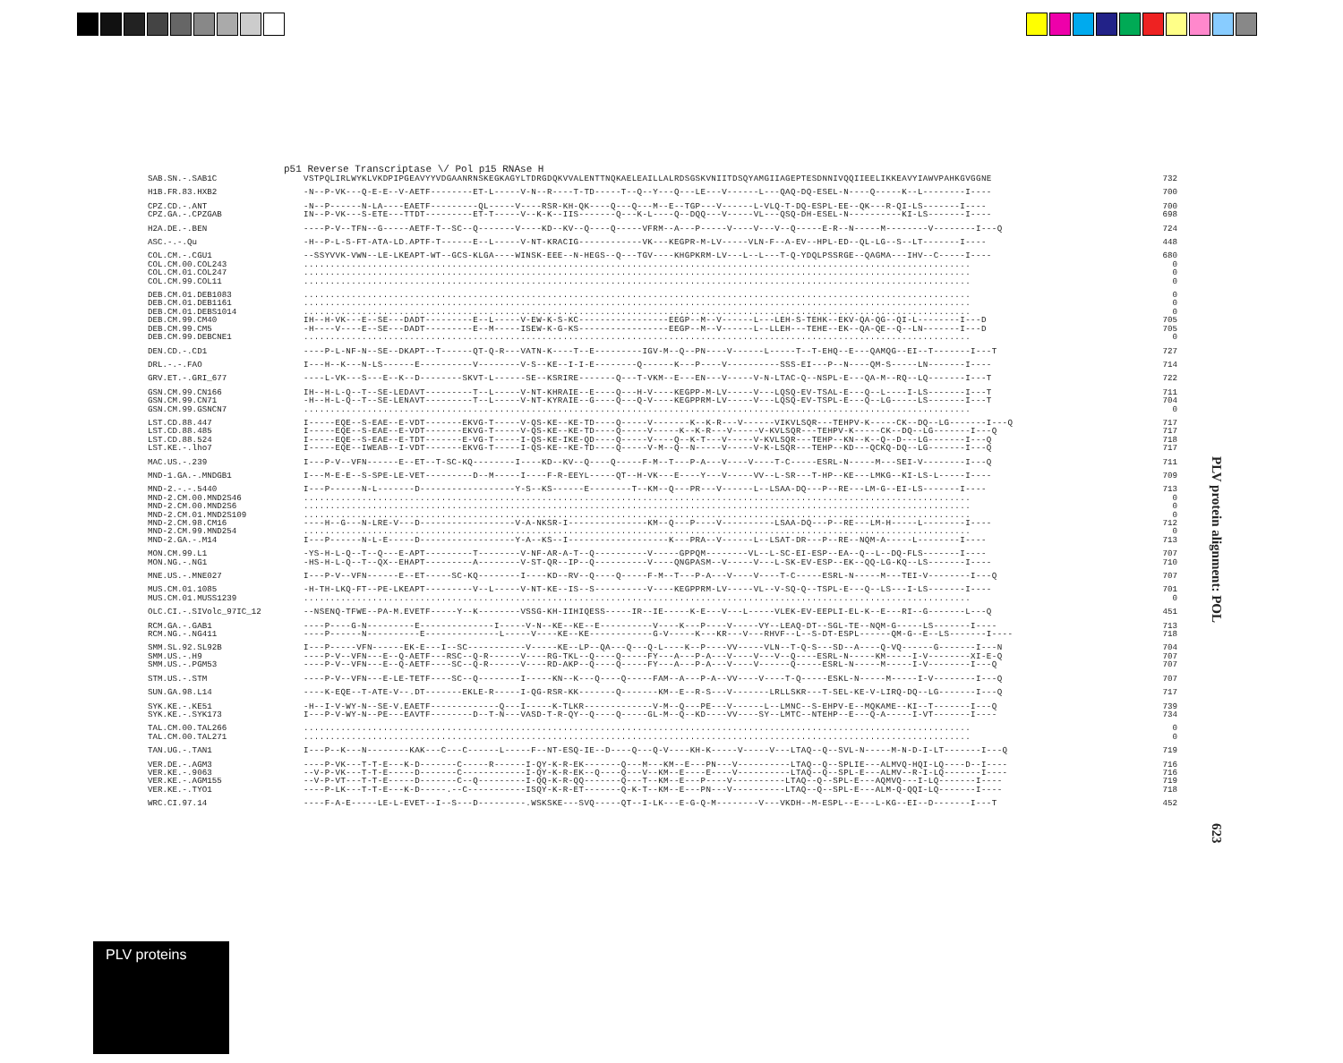p51 Reverse Transcriptase \/ Pol p15 RNAse H
| SAB.SN.-.SAB1C | VSTPQLIRLWYKLVKDPIPGEAVYYVDGAANRNSKEGKAGYLTDRGDQKVVALENTTNQKAELEAILLALRDSGSKVNIITDSQYAMGIIAGEPTESDNNIVQQIIEELIKKEAVYIAWVPAHKGVGGNE | 732 |
| H1B.FR.83.HXB2 | -N--P-VK---Q-E-E--V-AETF--------ET-L-----V-N--R----T-TD-----T--Q--Y---Q---LE---V------L---QAQ-DQ-ESEL-N----Q-----K--L--------I---- | 700 |
| CPZ.CD.-.ANT | -N--P------N-LA----EAETF---------QL-----V----RSR-KH-QK----Q---Q---M--E--TGP---V------L-VLQ-T-DQ-ESPL-EE--QK---R-QI-LS-------I---- | 700 |
| CPZ.GA.-.CPZGAB | IN--P-VK---S-ETE---TTDT---------ET-T-----V--K-K--IIS-------Q---K-L----Q--DQQ---V-----VL---QSQ-DH-ESEL-N----------KI-LS-------I---- | 698 |
| H2A.DE.-.BEN | ----P-V--TFN--G-----AETF-T--SC--Q-------V----KD--KV--Q----Q-----VFRM--A---P-----V----V---V--Q-----E-R--N-----M--------V--------I---Q | 724 |
| ASC.-.-.Qu | -H--P-L-S-FT-ATA-LD.APTF-T------E--L-----V-NT-KRACIG------------VK---KEGPR-M-LV-----VLN-F--A-EV--HPL-ED--QL-LG--S--LT-------I---- | 448 |
| COL.CM.-.CGU1 | --SSYVVK-VWN--LE-LKEAPT-WT--GCS-KLGA----WINSK-EEE--N-HEGS--Q---TGV----KHGPKRM-LV---L--L---T-Q-YDQLPSSRGE--QAGMA---IHV--C-----I---- | 680 |
| COL.CM.00.COL243 | .............................................................................................................................. | 0 |
| COL.CM.01.COL247 | .............................................................................................................................. | 0 |
| COL.CM.99.COL11 | .............................................................................................................................. | 0 |
| DEB.CM.01.DEB1083 | .............................................................................................................................. | 0 |
| DEB.CM.01.DEB1161 | .............................................................................................................................. | 0 |
| DEB.CM.01.DEBS1014 | .............................................................................................................................. | 0 |
| DEB.CM.99.CM40 | IH--H-VK---E--SE---DADT---------E--L-----V-EW-K-S-KC-----------------EEGP--M--V------L---LEH-S-TEHK--EKV-QA-QG--QI-L--------I---D | 705 |
| DEB.CM.99.CM5 | -H----V----E--SE---DADT---------E--M-----ISEW-K-G-KS-----------------EEGP--M--V------L--LLEH---TEHE--EK--QA-QE--Q--LN-------I---D | 705 |
| DEB.CM.99.DEBCNE1 | .............................................................................................................................. | 0 |
| DEN.CD.-.CD1 | ----P-L-NF-N--SE--DKAPT--T------QT-Q-R---VATN-K----T--E---------IGV-M--Q--PN----V------L-----T--T-EHQ--E---QAMQG--EI--T-------I---T | 727 |
| DRL.-.-.FAO | I---H--K---N-LS------E----------V--------V-S--KE--I-I-E--------Q------K---P----V----------SSS-EI---P--N----QM-S-----LN-------I---- | 714 |
| GRV.ET.-.GRI_677 | ----L-VK---S---E--K--D--------SKVT-L------SE--KSRIRE-------Q---T-VKM--E---EN---V-----V-N-LTAC-Q--NSPL-E---QA-M--RQ--LQ-------I---T | 722 |
| GSN.CM.99.CN166 | IH--H-L-Q--T--SE-LEDAVT---------T--L-----V-NT-KHRAIE--E----Q---H-V----KEGPP-M-LV-----V---LQSQ-EV-TSAL-E---Q--L----I-LS-------I---T | 711 |
| GSN.CM.99.CN71 | -H--H-L-Q--T--SE-LENAVT---------T--L-----V-NT-KYRAIE--G----Q---Q-V----KEGPPRM-LV-----V---LQSQ-EV-TSPL-E---Q--LG-----LS-------I---T | 704 |
| GSN.CM.99.GSNCN7 | .............................................................................................................................. | 0 |
| LST.CD.88.447 | I-----EQE--S-EAE--E-VDT-------EKVG-T-----V-QS-KE--KE-TD----Q-----V-------K--K-R---V------VIKVLSQR---TEHPV-K-----CK--DQ--LG-------I---Q | 717 |
| LST.CD.88.485 | I-----EQE--S-EAE--E-VDT-------EKVG-T-----V-QS-KE--KE-TD----Q-----V-----K--K-R---V-----V-KVLSQR---TEHPV-K-----CK--DQ--LG-------I---Q | 717 |
| LST.CD.88.524 | I-----EQE--S-EAE--E-TDT-------E-VG-T-----I-QS-KE-IKE-QD----Q-----V----Q--K-T---V-----V-KVLSQR---TEHP--KN--K--Q--D---LG-------I---Q | 718 |
| LST.KE.-.lho7 | I-----EQE--IWEAB--I-VDT-------EKVG-T-----I-QS-KE--KE-TD----Q-----V-M--Q--N-----V-----V-K-LSQR---TEHP--KD---QCKQ-DQ--LG-------I---Q | 717 |
| MAC.US.-.239 | I---P-V--VFN------E--ET--T-SC-KQ--------I----KD--KV--Q----Q-----F-M--T---P-A---V----V----T-C-----ESRL-N-----M---SEI-V--------I---Q | 711 |
| MND-1.GA.-.MNDGB1 | I---M-E-E--S-SPE-LE-VET---------D--M-----I----F-R-EEYL-----QT--H-VK---E----Y---V-----VV--L-SR---T-HP--KE---LMKG--KI-LS-L-----I---- | 709 |
| MND-2.-.-.5440 | I---P------N-L-------D------------------Y-S--KS------E--------T--KM--Q---PR---V------L--LSAA-DQ---P--RE---LM-G--EI-LS-------I---- | 713 |
| MND-2.CM.00.MND2S46 | .............................................................................................................................. | 0 |
| MND-2.CM.00.MND2S6 | .............................................................................................................................. | 0 |
| MND-2.CM.01.MND2S109 | .............................................................................................................................. | 0 |
| MND-2.CM.98.CM16 | ----H--G---N-LRE-V---D------------------V-A-NKSR-I---------------KM--Q---P----V----------LSAA-DQ---P--RE---LM-H-----L--------I---- | 712 |
| MND-2.CM.99.MND254 | .............................................................................................................................. | 0 |
| MND-2.GA.-.M14 | I---P------N-L-E-----D------------------Y-A--KS--I-------------------K---PRA--V------L--LSAT-DR---P--RE--NQM-A-----L--------I---- | 713 |
| MON.CM.99.L1 | -YS-H-L-Q--T--Q---E-APT---------T--------V-NF-AR-A-T--Q----------V-----GPPQM--------VL--L-SC-EI-ESP--EA--Q--L--DQ-FLS-------I---- | 707 |
| MON.NG.-.NG1 | -HS-H-L-Q--T--QX--EHAPT---------A--------V-ST-QR--IP--Q----------V----QNGPASM--V-----V---L-SK-EV-ESP--EK--QQ-LG-KQ--LS-------I---- | 710 |
| MNE.US.-.MNE027 | I---P-V--VFN------E--ET-----SC-KQ--------I----KD--RV--Q----Q-----F-M--T---P-A---V----V----T-C-----ESRL-N-----M---TEI-V--------I---Q | 707 |
| MUS.CM.01.1085 | -H-TH-LKQ-FT--PE-LKEAPT---------V--L-----V-NT-KE--IS--S----------V----KEGPPRM-LV-----VL--V-SQ-Q--TSPL-E---Q--LS---I-LS-------I---- | 701 |
| MUS.CM.01.MUSS1239 | .............................................................................................................................. | 0 |
| OLC.CI.-.SIVolc_97IC_12 | --NSENQ-TFWE--PA-M.EVETF-----Y--K--------VSSG-KH-IIHIQESS-----IR--IE-----K-E---V---L-----VLEK-EV-EEPLI-EL-K--E---RI--G-------L---Q | 451 |
| RCM.GA.-.GAB1 | ----P----G-N---------E--------------I-----V-N--KE--KE--E----------V----K---P----V-----VY--LEAQ-DT--SGL-TE--NQM-G-----LS-------I---- | 713 |
| RCM.NG.-.NG411 | ----P------N----------E--------------L-----V----KE--KE------------G-V-----K---KR---V---RHVF--L--S-DT-ESPL------QM-G--E--LS-------I---- | 718 |
| SMM.SL.92.SL92B | I---P-----VFN------EK-E---I--SC-----------V-----KE--LP--QA---Q---Q-L----K--P----VV-----VLN--T-Q-S---SD--A----Q-VQ------G-------I---N | 704 |
| SMM.US.-.H9 | ----P-V--VFN---E--Q-AETF---RSC--Q-R------V----RG-TKL--Q----Q-----FY---A---P-A---V----V---V--Q----ESRL-N-----KM-----I-V--------XI-E-Q | 707 |
| SMM.US.-.PGM53 | ----P-V--VFN---E--Q-AETF----SC--Q-R------V----RD-AKP--Q----Q-----FY---A---P-A---V----V------Q-----ESRL-N-----M-----I-V--------I---Q | 707 |
| STM.US.-.STM | ----P-V--VFN---E-LE-TETF----SC--Q--------I-----KN--K---Q----Q-----FAM--A---P-A--VV----V----T-Q-----ESKL-N-----M-----I-V--------I---Q | 707 |
| SUN.GA.98.L14 | ----K-EQE--T-ATE-V--.DT-------EKLE-R-----I-QG-RSR-KK-------Q-------KM--E--R-S---V-------LRLLSKR---T-SEL-KE-V-LIRQ-DQ--LG-------I---Q | 717 |
| SYK.KE.-.KE51 | -H--I-V-WY-N--SE-V.EAETF-------------Q---I-----K-TLKR-------------V-M--Q---PE---V------L--LMNC--S-EHPV-E--MQKAME--KI--T-------I---Q | 739 |
| SYK.KE.-.SYK173 | I---P-V-WY-N--PE---EAVTF--------D--T-N---VASD-T-R-QY--Q----Q-----GL-M--Q--KD----VV----SY--LMTC--NTEHP--E---Q-A-----I-VT-------I---- | 734 |
| TAL.CM.00.TAL266 | .............................................................................................................................. | 0 |
| TAL.CM.00.TAL271 | .............................................................................................................................. | 0 |
| TAN.UG.-.TAN1 | I---P--K---N--------KAK---C---C------L-----F--NT-ESQ-IE--D----Q---Q-V----KH-K-----V-----V---LTAQ--Q--SVL-N-----M-N-D-I-LT-------I---Q | 719 |
| VER.DE.-.AGM3 | ----P-VK---T-T-E---K-D-------C-----R------I-QY-K-R-EK-------Q---M---KM--E---PN---V----------LTAQ--Q--SPLIE---ALMVQ-HQI-LQ----D--I---- | 716 |
| VER.KE.-.9063 | --V-P-VK---T-T-E-----D-------C------------I-QY-K-R-EK--Q----Q---V--KM--E----E----V----------LTAQ--Q--SPL-E---ALMV--R-I-LQ-------I---- | 716 |
| VER.KE.-.AGM155 | --V-P-VT---T-T-E-----D-------C--Q---------I-QQ-K-R-QQ-------Q---T--KM--E---P----V----------LTAQ--Q--SPL-E---AQMVQ---I-LQ-------I---- | 719 |
| VER.KE.-.TYO1 | ----P-LK---T-T-E---K-D-----.--C-----------ISQY-K-R-ET-------Q-K-T--KM--E---PN---V----------LTAQ--Q--SPL-E---ALM-Q-QQI-LQ-------I---- | 718 |
| WRC.CI.97.14 | ----F-A-E-----LE-L-EVET--I--S---D---------.WSKSKE---SVQ-----QT--I-LK---E-G-Q-M--------V---VKDH--M-ESPL--E---L-KG--EI--D-------I---T | 452 |
PLV protein alignment: POL
623
PLV proteins